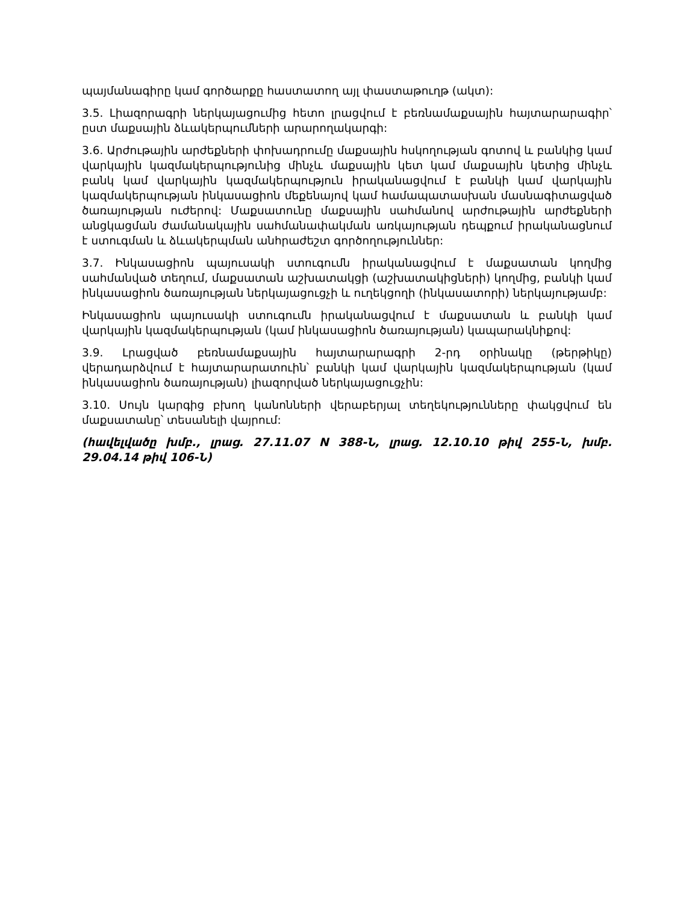պայմանագիրը կամ գործարքը հաստատող այլ փաստաթուղթ (ակտ):
3.5. Լիազորագրի ներկայացումից հետո լրացվում է բեռնամաքսային հայտարարագիր՝ ըստ մաքսային ձևակերպումների արարողակարգի:
3.6. Արժութային արժեքների փոխադրումը մաքսային հսկողության գոտով և բանկից կամ վարկային կազմակերպությունից մինչև մաքսային կետ կամ մաքսային կետից մինչև բանկ կամ վարկային կազմակերպություն իրականացվում է բանկի կամ վարկային կազմակերպության ինկասացիոն մեքենայով կամ համապատասխան մասնագիտացված ծառայության ուժերով: Մաքսատունը մաքսային սահմանով արժութային արժեքների անցկացման ժամանակային սահմանափակման առկայության դեպքում իրականացնում է ստուգման և ձևակերպման անհրաժեշտ գործողություններ:
3.7. Ինկասացիոն պայուսակի ստուգումն իրականացվում է մաքսատան կողմից սահմանված տեղում, մաքսատան աշխատակցի (աշխատակիցների) կողմից, բանկի կամ ինկասացիոն ծառայության ներկայացուցչի և ուղեկցողի (ինկասատորի) ներկայությամբ:
Ինկասացիոն պայուսակի ստուգումն իրականացվում է մաքսատան և բանկի կամ վարկային կազմակերպության (կամ ինկասացիոն ծառայության) կապարակնիքով:
3.9. Լրացված բեռնամաքսային հայտարարագրի 2-րդ օրինակը (թերթիկը) վերադարձվում է հայտարարատուին՝ բանկի կամ վարկային կազմակերպության (կամ ինկասացիոն ծառայության) լիազորված ներկայացուցչին:
3.10. Սույն կարգից բխող կանոնների վերաբերյալ տեղեկությունները փակցվում են մաքսատանը՝ տեսանելի վայրում:
(հավելվածը խմբ., լրաց. 27.11.07 N 388-Ն, լրաց. 12.10.10 թիվ 255-Ն, խմբ. 29.04.14 թիվ 106-Ն)